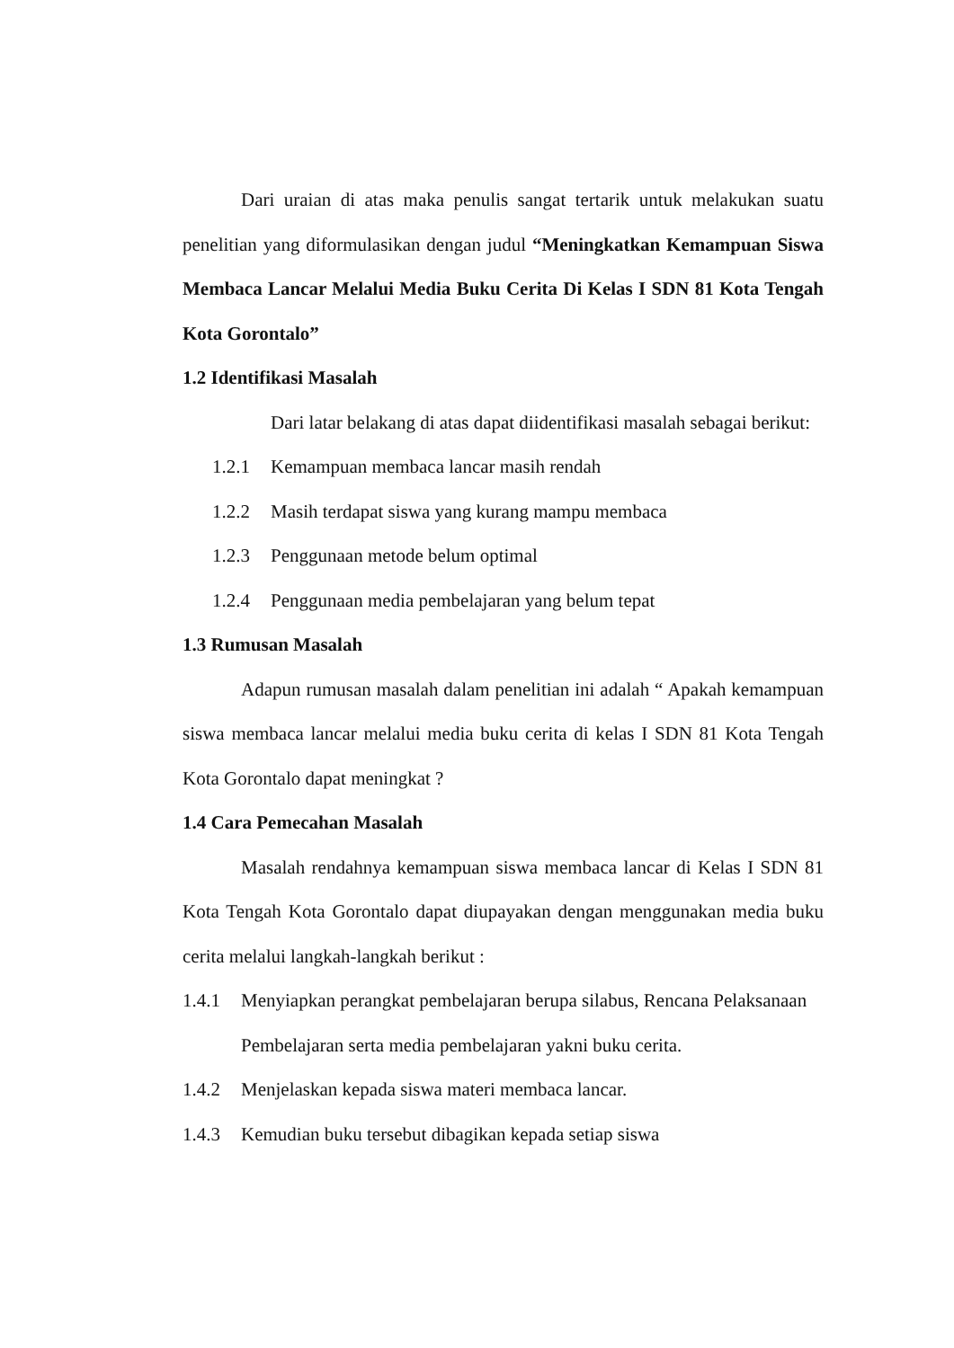Dari uraian di atas maka penulis sangat tertarik untuk melakukan suatu penelitian yang diformulasikan dengan judul “Meningkatkan Kemampuan Siswa Membaca Lancar Melalui Media Buku Cerita Di Kelas I SDN 81 Kota Tengah Kota Gorontalo”
1.2 Identifikasi Masalah
Dari latar belakang di atas dapat diidentifikasi masalah sebagai berikut:
1.2.1 Kemampuan membaca lancar masih rendah
1.2.2 Masih terdapat siswa yang kurang mampu membaca
1.2.3 Penggunaan metode belum optimal
1.2.4 Penggunaan media pembelajaran yang belum tepat
1.3 Rumusan Masalah
Adapun rumusan masalah dalam penelitian ini adalah “ Apakah kemampuan siswa membaca lancar melalui media buku cerita di kelas I SDN 81 Kota Tengah Kota Gorontalo dapat meningkat ?
1.4 Cara Pemecahan Masalah
Masalah rendahnya kemampuan siswa membaca lancar di Kelas I SDN 81 Kota Tengah Kota Gorontalo dapat diupayakan dengan menggunakan media buku cerita melalui langkah-langkah berikut :
1.4.1 Menyiapkan perangkat pembelajaran berupa silabus, Rencana Pelaksanaan Pembelajaran serta media pembelajaran yakni buku cerita.
1.4.2 Menjelaskan kepada siswa materi membaca lancar.
1.4.3 Kemudian buku tersebut dibagikan kepada setiap siswa